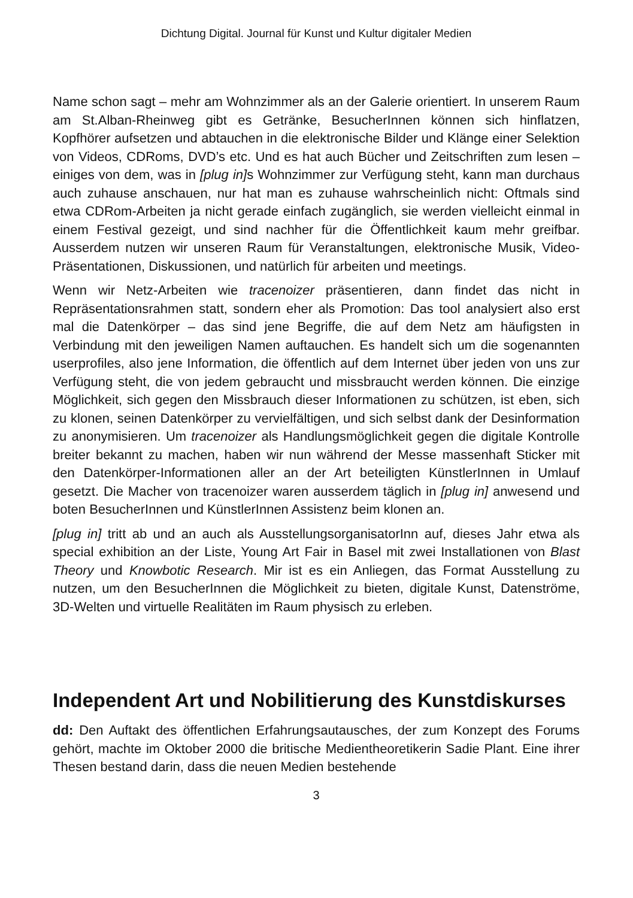Dichtung Digital. Journal für Kunst und Kultur digitaler Medien
Name schon sagt – mehr am Wohnzimmer als an der Galerie orientiert. In unserem Raum am St.Alban-Rheinweg gibt es Getränke, BesucherInnen können sich hinflatzen, Kopfhörer aufsetzen und abtauchen in die elektronische Bilder und Klänge einer Selektion von Videos, CDRoms, DVD’s etc. Und es hat auch Bücher und Zeitschriften zum lesen – einiges von dem, was in [plug in] s Wohnzimmer zur Verfügung steht, kann man durchaus auch zuhause anschauen, nur hat man es zuhause wahrscheinlich nicht: Oftmals sind etwa CDRom-Arbeiten ja nicht gerade einfach zugänglich, sie werden vielleicht einmal in einem Festival gezeigt, und sind nachher für die Öffentlichkeit kaum mehr greifbar. Ausserdem nutzen wir unseren Raum für Veranstaltungen, elektronische Musik, Video-Präsentationen, Diskussionen, und natürlich für arbeiten und meetings.
Wenn wir Netz-Arbeiten wie tracenoizer präsentieren, dann findet das nicht in Repräsentationsrahmen statt, sondern eher als Promotion: Das tool analysiert also erst mal die Datenkörper – das sind jene Begriffe, die auf dem Netz am häufigsten in Verbindung mit den jeweiligen Namen auftauchen. Es handelt sich um die sogenannten userprofiles, also jene Information, die öffentlich auf dem Internet über jeden von uns zur Verfügung steht, die von jedem gebraucht und missbraucht werden können. Die einzige Möglichkeit, sich gegen den Missbrauch dieser Informationen zu schützen, ist eben, sich zu klonen, seinen Datenkörper zu vervielfältigen, und sich selbst dank der Desinformation zu anonymisieren. Um tracenoizer als Handlungsmöglichkeit gegen die digitale Kontrolle breiter bekannt zu machen, haben wir nun während der Messe massenhaft Sticker mit den Datenkörper-Informationen aller an der Art beteiligten KünstlerInnen in Umlauf gesetzt. Die Macher von tracenoizer waren ausserdem täglich in [plug in] anwesend und boten BesucherInnen und KünstlerInnen Assistenz beim klonen an.
[plug in] tritt ab und an auch als AusstellungsorganisatorInn auf, dieses Jahr etwa als special exhibition an der Liste, Young Art Fair in Basel mit zwei Installationen von Blast Theory und Knowbotic Research. Mir ist es ein Anliegen, das Format Ausstellung zu nutzen, um den BesucherInnen die Möglichkeit zu bieten, digitale Kunst, Datenströme, 3D-Welten und virtuelle Realitäten im Raum physisch zu erleben.
Independent Art und Nobilitierung des Kunstdiskurses
dd: Den Auftakt des öffentlichen Erfahrungsautausches, der zum Konzept des Forums gehört, machte im Oktober 2000 die britische Medientheoretikerin Sadie Plant. Eine ihrer Thesen bestand darin, dass die neuen Medien bestehende
3